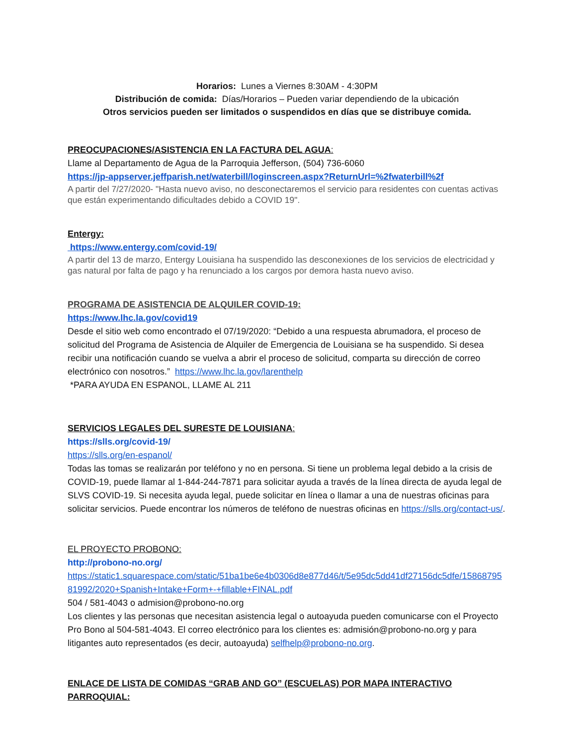Horarios: Lunes a Viernes 8:30AM - 4:30PM
Distribución de comida: Días/Horarios – Pueden variar dependiendo de la ubicación
Otros servicios pueden ser limitados o suspendidos en días que se distribuye comida.
PREOCUPACIONES/ASISTENCIA EN LA FACTURA DEL AGUA:
Llame al Departamento de Agua de la Parroquia Jefferson, (504) 736-6060
https://jp-appserver.jeffparish.net/waterbill/loginscreen.aspx?ReturnUrl=%2fwaterbill%2f
A partir del 7/27/2020- "Hasta nuevo aviso, no desconectaremos el servicio para residentes con cuentas activas que están experimentando dificultades debido a COVID 19".
Entergy:
https://www.entergy.com/covid-19/
A partir del 13 de marzo, Entergy Louisiana ha suspendido las desconexiones de los servicios de electricidad y gas natural por falta de pago y ha renunciado a los cargos por demora hasta nuevo aviso.
PROGRAMA DE ASISTENCIA DE ALQUILER COVID-19:
https://www.lhc.la.gov/covid19
Desde el sitio web como encontrado el 07/19/2020: “Debido a una respuesta abrumadora, el proceso de solicitud del Programa de Asistencia de Alquiler de Emergencia de Louisiana se ha suspendido. Si desea recibir una notificación cuando se vuelva a abrir el proceso de solicitud, comparta su dirección de correo electrónico con nosotros.” https://www.lhc.la.gov/larenthelp
*PARA AYUDA EN ESPANOL, LLAME AL 211
SERVICIOS LEGALES DEL SURESTE DE LOUISIANA:
https://slls.org/covid-19/
https://slls.org/en-espanol/
Todas las tomas se realizarán por teléfono y no en persona. Si tiene un problema legal debido a la crisis de COVID-19, puede llamar al 1-844-244-7871 para solicitar ayuda a través de la línea directa de ayuda legal de SLVS COVID-19. Si necesita ayuda legal, puede solicitar en línea o llamar a una de nuestras oficinas para solicitar servicios. Puede encontrar los números de teléfono de nuestras oficinas en https://slls.org/contact-us/.
EL PROYECTO PROBONO:
http://probono-no.org/
https://static1.squarespace.com/static/51ba1be6e4b0306d8e877d46/t/5e95dc5dd41df27156dc5dfe/1586879581992/2020+Spanish+Intake+Form+-+fillable+FINAL.pdf
504 / 581-4043 o admision@probono-no.org
Los clientes y las personas que necesitan asistencia legal o autoayuda pueden comunicarse con el Proyecto Pro Bono al 504-581-4043. El correo electrónico para los clientes es: admisión@probono-no.org y para litigantes auto representados (es decir, autoayuda) selfhelp@probono-no.org.
ENLACE DE LISTA DE COMIDAS “GRAB AND GO” (ESCUELAS) POR MAPA INTERACTIVO PARROQUIAL: